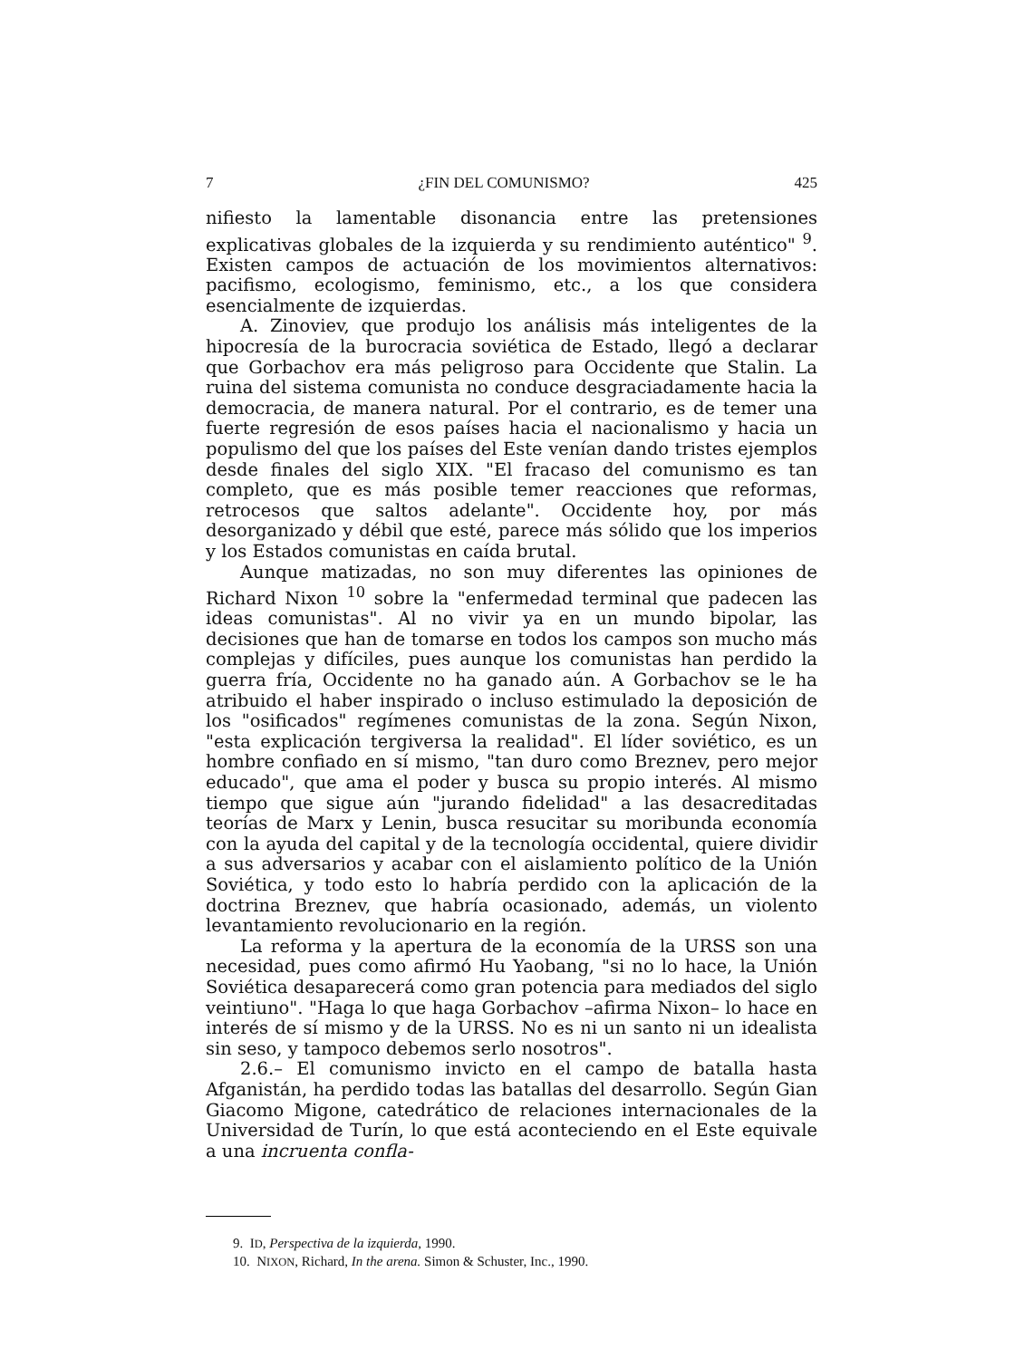7 ¿FIN DEL COMUNISMO? 425
nifiesto la lamentable disonancia entre las pretensiones explicativas globales de la izquierda y su rendimiento auténtico" <sup>9</sup>. Existen campos de actuación de los movimientos alternativos: pacifismo, ecologismo, feminismo, etc., a los que considera esencialmente de izquierdas.
A. Zinoviev, que produjo los análisis más inteligentes de la hipocresía de la burocracia soviética de Estado, llegó a declarar que Gorbachov era más peligroso para Occidente que Stalin. La ruina del sistema comunista no conduce desgraciadamente hacia la democracia, de manera natural. Por el contrario, es de temer una fuerte regresión de esos países hacia el nacionalismo y hacia un populismo del que los países del Este venían dando tristes ejemplos desde finales del siglo XIX. "El fracaso del comunismo es tan completo, que es más posible temer reacciones que reformas, retrocesos que saltos adelante". Occidente hoy, por más desorganizado y débil que esté, parece más sólido que los imperios y los Estados comunistas en caída brutal.
Aunque matizadas, no son muy diferentes las opiniones de Richard Nixon <sup>10</sup> sobre la "enfermedad terminal que padecen las ideas comunistas". Al no vivir ya en un mundo bipolar, las decisiones que han de tomarse en todos los campos son mucho más complejas y difíciles, pues aunque los comunistas han perdido la guerra fría, Occidente no ha ganado aún. A Gorbachov se le ha atribuido el haber inspirado o incluso estimulado la deposición de los "osificados" regímenes comunistas de la zona. Según Nixon, "esta explicación tergiversa la realidad". El líder soviético, es un hombre confiado en sí mismo, "tan duro como Breznev, pero mejor educado", que ama el poder y busca su propio interés. Al mismo tiempo que sigue aún "jurando fidelidad" a las desacreditadas teorías de Marx y Lenin, busca resucitar su moribunda economía con la ayuda del capital y de la tecnología occidental, quiere dividir a sus adversarios y acabar con el aislamiento político de la Unión Soviética, y todo esto lo habría perdido con la aplicación de la doctrina Breznev, que habría ocasionado, además, un violento levantamiento revolucionario en la región.
La reforma y la apertura de la economía de la URSS son una necesidad, pues como afirmó Hu Yaobang, "si no lo hace, la Unión Soviética desaparecerá como gran potencia para mediados del siglo veintiuno". "Haga lo que haga Gorbachov –afirma Nixon– lo hace en interés de sí mismo y de la URSS. No es ni un santo ni un idealista sin seso, y tampoco debemos serlo nosotros".
2.6.– El comunismo invicto en el campo de batalla hasta Afganistán, ha perdido todas las batallas del desarrollo. Según Gian Giacomo Migone, catedrático de relaciones internacionales de la Universidad de Turín, lo que está aconteciendo en el Este equivale a una incruenta confla-
9. ID, Perspectiva de la izquierda, 1990.
10. NIXON, Richard, In the arena. Simon & Schuster, Inc., 1990.